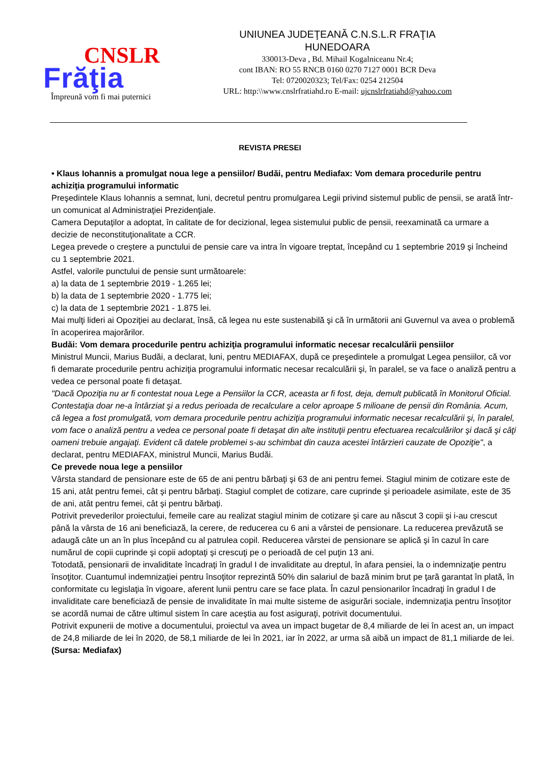CNSLR
Frăţia
Împreună vom fi mai puternici
UNIUNEA JUDEŢEANĂ C.N.S.L.R FRAŢIA
HUNEDOARA
330013-Deva , Bd. Mihail Kogalniceanu Nr.4;
cont IBAN: RO 55 RNCB 0160 0270 7127 0001 BCR Deva
Tel: 0720020323; Tel/Fax: 0254 212504
URL: http:\\www.cnslrfratiahd.ro E-mail: ujcnslrfratiahd@yahoo.com
REVISTA PRESEI
• Klaus Iohannis a promulgat noua lege a pensiilor/ Budăi, pentru Mediafax: Vom demara procedurile pentru achiziţia programului informatic
Preşedintele Klaus Iohannis a semnat, luni, decretul pentru promulgarea Legii privind sistemul public de pensii, se arată într-un comunicat al Administraţiei Prezidenţiale.
Camera Deputaţilor a adoptat, în calitate de for decizional, legea sistemului public de pensii, reexaminată ca urmare a decizie de neconstituţionalitate a CCR.
Legea prevede o creştere a punctului de pensie care va intra în vigoare treptat, începând cu 1 septembrie 2019 şi încheind cu 1 septembrie 2021.
Astfel, valorile punctului de pensie sunt următoarele:
a) la data de 1 septembrie 2019 - 1.265 lei;
b) la data de 1 septembrie 2020 - 1.775 lei;
c) la data de 1 septembrie 2021 - 1.875 lei.
Mai mulţi lideri ai Opoziţiei au declarat, însă, că legea nu este sustenabilă şi că în următorii ani Guvernul va avea o problemă în acoperirea majorărilor.
Budăi: Vom demara procedurile pentru achiziţia programului informatic necesar recalculării pensiilor
Ministrul Muncii, Marius Budăi, a declarat, luni, pentru MEDIAFAX, după ce preşedintele a promulgat Legea pensiilor, că vor fi demarate procedurile pentru achiziţia programului informatic necesar recalculării şi, în paralel, se va face o analiză pentru a vedea ce personal poate fi detaşat.
"Dacă Opoziţia nu ar fi contestat noua Lege a Pensiilor la CCR, aceasta ar fi fost, deja, demult publicată în Monitorul Oficial. Contestaţia doar ne-a întârziat şi a redus perioada de recalculare a celor aproape 5 milioane de pensii din România. Acum, că legea a fost promulgată, vom demara procedurile pentru achiziţia programului informatic necesar recalculării şi, în paralel, vom face o analiză pentru a vedea ce personal poate fi detaşat din alte instituţii pentru efectuarea recalculărilor şi dacă şi câţi oameni trebuie angajaţi. Evident că datele problemei s-au schimbat din cauza acestei întârzieri cauzate de Opoziţie", a declarat, pentru MEDIAFAX, ministrul Muncii, Marius Budăi.
Ce prevede noua lege a pensiilor
Vârsta standard de pensionare este de 65 de ani pentru bărbaţi şi 63 de ani pentru femei. Stagiul minim de cotizare este de 15 ani, atât pentru femei, cât şi pentru bărbaţi. Stagiul complet de cotizare, care cuprinde şi perioadele asimilate, este de 35 de ani, atât pentru femei, cât şi pentru bărbaţi.
Potrivit prevederilor proiectului, femeile care au realizat stagiul minim de cotizare şi care au născut 3 copii şi i-au crescut până la vârsta de 16 ani beneficiază, la cerere, de reducerea cu 6 ani a vârstei de pensionare. La reducerea prevăzută se adaugă câte un an în plus începând cu al patrulea copil. Reducerea vârstei de pensionare se aplică şi în cazul în care numărul de copii cuprinde şi copii adoptaţi şi crescuţi pe o perioadă de cel puţin 13 ani.
Totodată, pensionarii de invaliditate încadraţi în gradul I de invaliditate au dreptul, în afara pensiei, la o indemnizaţie pentru însoţitor. Cuantumul indemnizaţiei pentru însoţitor reprezintă 50% din salariul de bază minim brut pe ţară garantat în plată, în conformitate cu legislaţia în vigoare, aferent lunii pentru care se face plata. În cazul pensionarilor încadraţi în gradul I de invaliditate care beneficiază de pensie de invaliditate în mai multe sisteme de asigurări sociale, indemnizaţia pentru însoţitor se acordă numai de către ultimul sistem în care aceştia au fost asiguraţi, potrivit documentului.
Potrivit expunerii de motive a documentului, proiectul va avea un impact bugetar de 8,4 miliarde de lei în acest an, un impact de 24,8 miliarde de lei în 2020, de 58,1 miliarde de lei în 2021, iar în 2022, ar urma să aibă un impact de 81,1 miliarde de lei.
(Sursa: Mediafax)